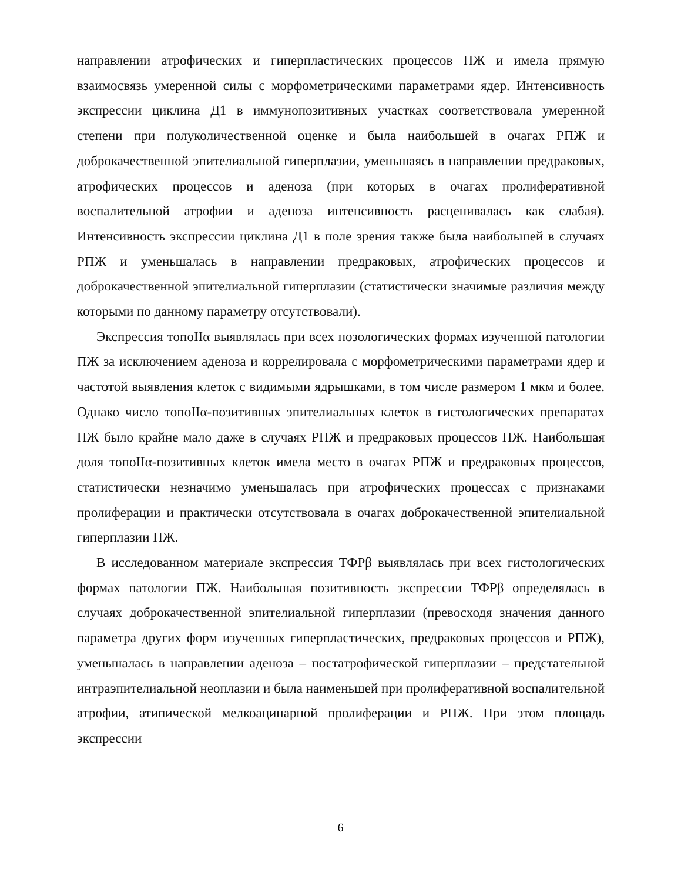направлении атрофических и гиперпластических процессов ПЖ и имела прямую взаимосвязь умеренной силы с морфометрическими параметрами ядер. Интенсивность экспрессии циклина Д1 в иммунопозитивных участках соответствовала умеренной степени при полуколичественной оценке и была наибольшей в очагах РПЖ и доброкачественной эпителиальной гиперплазии, уменьшаясь в направлении предраковых, атрофических процессов и аденоза (при которых в очагах пролиферативной воспалительной атрофии и аденоза интенсивность расценивалась как слабая). Интенсивность экспрессии циклина Д1 в поле зрения также была наибольшей в случаях РПЖ и уменьшалась в направлении предраковых, атрофических процессов и доброкачественной эпителиальной гиперплазии (статистически значимые различия между которыми по данному параметру отсутствовали).
Экспрессия топоIIα выявлялась при всех нозологических формах изученной патологии ПЖ за исключением аденоза и коррелировала с морфометрическими параметрами ядер и частотой выявления клеток с видимыми ядрышками, в том числе размером 1 мкм и более. Однако число топоIIα-позитивных эпителиальных клеток в гистологических препаратах ПЖ было крайне мало даже в случаях РПЖ и предраковых процессов ПЖ. Наибольшая доля топоIIα-позитивных клеток имела место в очагах РПЖ и предраковых процессов, статистически незначимо уменьшалась при атрофических процессах с признаками пролиферации и практически отсутствовала в очагах доброкачественной эпителиальной гиперплазии ПЖ.
В исследованном материале экспрессия ТФРβ выявлялась при всех гистологических формах патологии ПЖ. Наибольшая позитивность экспрессии ТФРβ определялась в случаях доброкачественной эпителиальной гиперплазии (превосходя значения данного параметра других форм изученных гиперпластических, предраковых процессов и РПЖ), уменьшалась в направлении аденоза – постатрофической гиперплазии – предстательной интраэпителиальной неоплазии и была наименьшей при пролиферативной воспалительной атрофии, атипической мелкоацинарной пролиферации и РПЖ. При этом площадь экспрессии
6